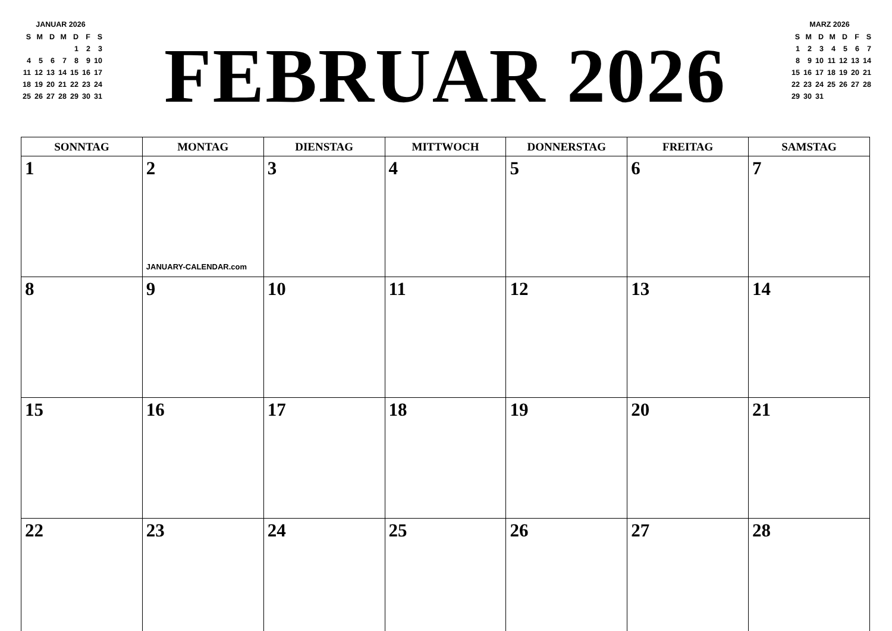JANUAR 2026
| S | M | D | M | D | F | S |
| | | | | 1 | 2 | 3 |
| 4 | 5 | 6 | 7 | 8 | 9 | 10 |
| 11 | 12 | 13 | 14 | 15 | 16 | 17 |
| 18 | 19 | 20 | 21 | 22 | 23 | 24 |
| 25 | 26 | 27 | 28 | 29 | 30 | 31 |
FEBRUAR 2026
MARZ 2026
| S | M | D | M | D | F | S |
| 1 | 2 | 3 | 4 | 5 | 6 | 7 |
| 8 | 9 | 10 | 11 | 12 | 13 | 14 |
| 15 | 16 | 17 | 18 | 19 | 20 | 21 |
| 22 | 23 | 24 | 25 | 26 | 27 | 28 |
| 29 | 30 | 31 | | | | |
| SONNTAG | MONTAG | DIENSTAG | MITTWOCH | DONNERSTAG | FREITAG | SAMSTAG |
| --- | --- | --- | --- | --- | --- | --- |
| 1 | 2 JANUARY-CALENDAR.com | 3 | 4 | 5 | 6 | 7 |
| 8 | 9 | 10 | 11 | 12 | 13 | 14 |
| 15 | 16 | 17 | 18 | 19 | 20 | 21 |
| 22 | 23 | 24 | 25 | 26 | 27 | 28 |